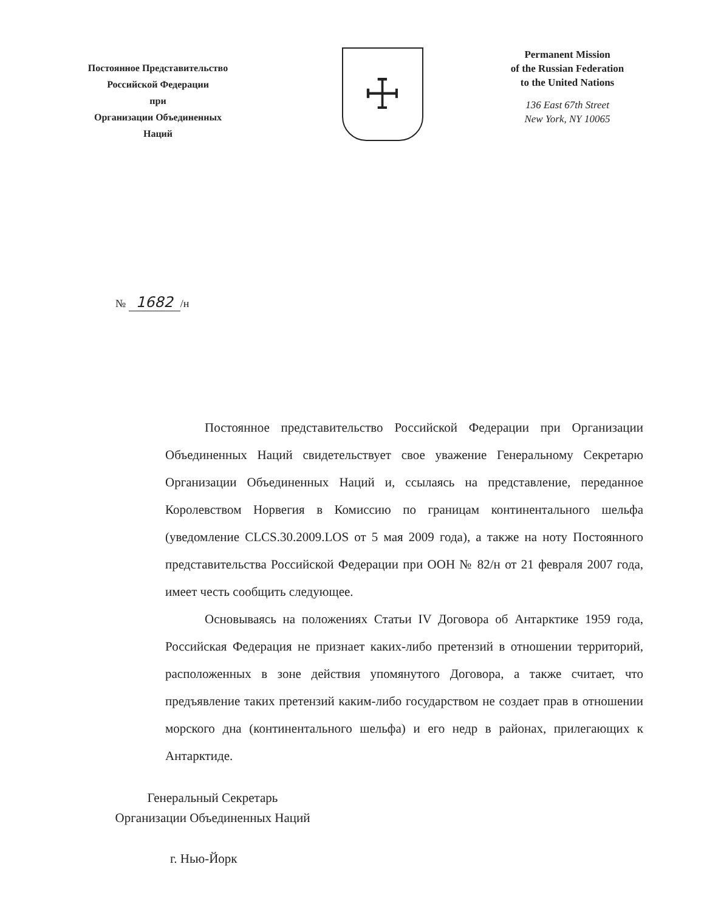Постоянное Представительство
Российской Федерации
при
Организации Объединенных
Наций
☩
Permanent Mission
of the Russian Federation
to the United Nations
136 East 67th Street
New York, NY 10065
№ 1682 /н
Постоянное представительство Российской Федерации при Организации Объединенных Наций свидетельствует свое уважение Генеральному Секретарю Организации Объединенных Наций и, ссылаясь на представление, переданное Королевством Норвегия в Комиссию по границам континентального шельфа (уведомление CLCS.30.2009.LOS от 5 мая 2009 года), а также на ноту Постоянного представительства Российской Федерации при ООН № 82/н от 21 февраля 2007 года, имеет честь сообщить следующее.
Основываясь на положениях Статьи IV Договора об Антарктике 1959 года, Российская Федерация не признает каких-либо претензий в отношении территорий, расположенных в зоне действия упомянутого Договора, а также считает, что предъявление таких претензий каким-либо государством не создает прав в отношении морского дна (континентального шельфа) и его недр в районах, прилегающих к Антарктиде.
Генеральный Секретарь
Организации Объединенных Наций
г. Нью-Йорк